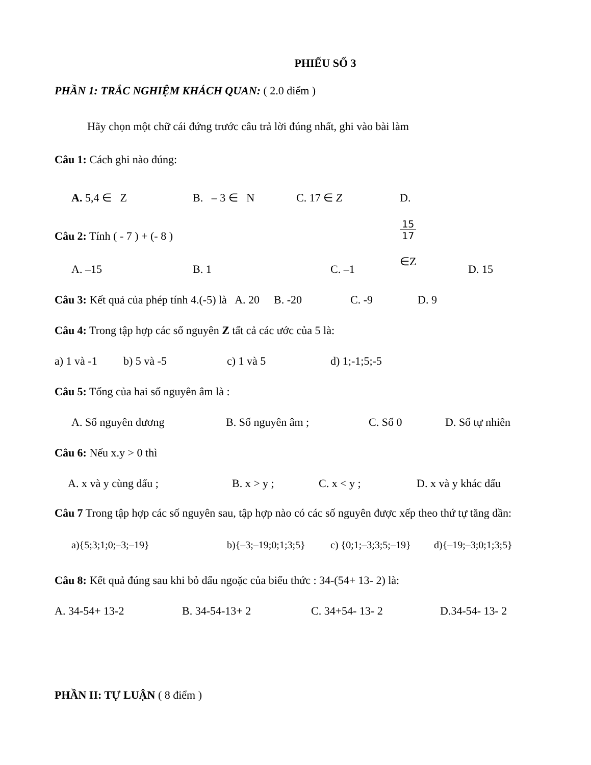PHIẾU SỐ 3
PHẦN 1: TRẮC NGHIỆM KHÁCH QUAN: ( 2.0 điểm )
Hãy chọn một chữ cái đứng trước câu trả lời đúng nhất, ghi vào bài làm
Câu 1: Cách ghi nào đúng:
A. 5,4 ∈ Z B. – 3 ∈ N C. 17 ∈ Z D.
15
17
∈Z
Câu 2: Tính ( - 7 ) + (- 8 )
A. –15 B. 1 C. –1 D. 15
Câu 3: Kết quả của phép tính 4.(-5) là A. 20 B. -20 C. -9 D. 9
Câu 4: Trong tập hợp các số nguyên Z tất cả các ước của 5 là:
a) 1 và -1 b) 5 và -5 c) 1 và 5 d) 1;-1;5;-5
Câu 5: Tổng của hai số nguyên âm là :
A. Số nguyên dương B. Số nguyên âm ; C. Số 0 D. Số tự nhiên
Câu 6: Nếu x.y > 0 thì
A. x và y cùng dấu ; B. x > y ; C. x < y ; D. x và y khác dấu
Câu 7 Trong tập hợp các số nguyên sau, tập hợp nào có các số nguyên được xếp theo thứ tự tăng dần:
a){5;3;1;0;–3;–19} b){–3;–19;0;1;3;5} c) {0;1;–3;3;5;–19} d){–19;–3;0;1;3;5}
Câu 8: Kết quả đúng sau khi bỏ dấu ngoặc của biểu thức : 34-(54+ 13- 2) là:
A. 34-54+ 13-2 B. 34-54-13+ 2 C. 34+54- 13- 2 D.34-54- 13- 2
PHẦN II: TỰ LUẬN ( 8 điểm )